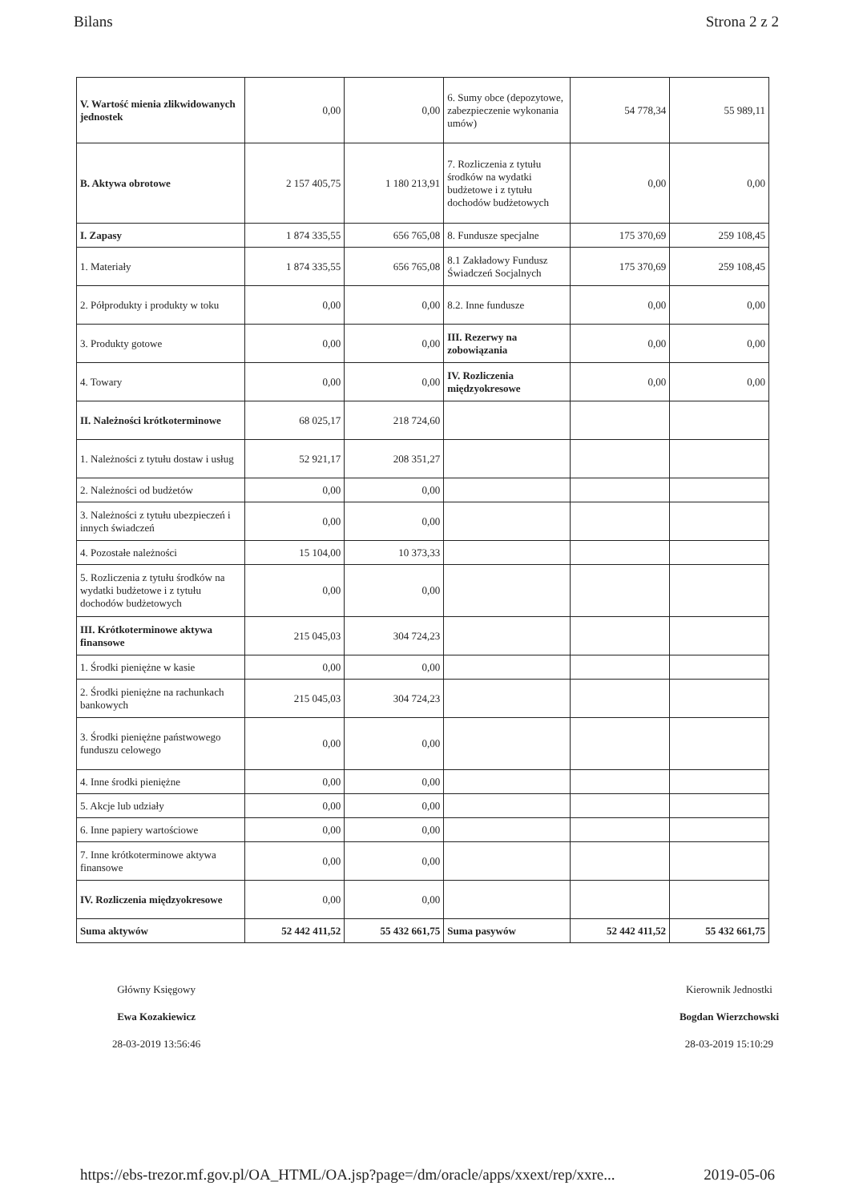Bilans Strona 2 z 2
| V. Wartość mienia zlikwidowanych jednostek | 0,00 | 0,00 | 6. Sumy obce (depozytowe, zabezpieczenie wykonania umów) | 54 778,34 | 55 989,11 |
| B. Aktywa obrotowe | 2 157 405,75 | 1 180 213,91 | 7. Rozliczenia z tytułu środków na wydatki budżetowe i z tytułu dochodów budżetowych | 0,00 | 0,00 |
| I. Zapasy | 1 874 335,55 | 656 765,08 | 8. Fundusze specjalne | 175 370,69 | 259 108,45 |
| 1. Materiały | 1 874 335,55 | 656 765,08 | 8.1 Zakładowy Fundusz Świadczeń Socjalnych | 175 370,69 | 259 108,45 |
| 2. Półprodukty i produkty w toku | 0,00 | 0,00 | 8.2. Inne fundusze | 0,00 | 0,00 |
| 3. Produkty gotowe | 0,00 | 0,00 | III. Rezerwy na zobowiązania | 0,00 | 0,00 |
| 4. Towary | 0,00 | 0,00 | IV. Rozliczenia międzyokresowe | 0,00 | 0,00 |
| II. Należności krótkoterminowe | 68 025,17 | 218 724,60 | | | |
| 1. Należności z tytułu dostaw i usług | 52 921,17 | 208 351,27 | | | |
| 2. Należności od budżetów | 0,00 | 0,00 | | | |
| 3. Należności z tytułu ubezpieczeń i innych świadczeń | 0,00 | 0,00 | | | |
| 4. Pozostałe należności | 15 104,00 | 10 373,33 | | | |
| 5. Rozliczenia z tytułu środków na wydatki budżetowe i z tytułu dochodów budżetowych | 0,00 | 0,00 | | | |
| III. Krótkoterminowe aktywa finansowe | 215 045,03 | 304 724,23 | | | |
| 1. Środki pieniężne w kasie | 0,00 | 0,00 | | | |
| 2. Środki pieniężne na rachunkach bankowych | 215 045,03 | 304 724,23 | | | |
| 3. Środki pieniężne państwowego funduszu celowego | 0,00 | 0,00 | | | |
| 4. Inne środki pieniężne | 0,00 | 0,00 | | | |
| 5. Akcje lub udziały | 0,00 | 0,00 | | | |
| 6. Inne papiery wartościowe | 0,00 | 0,00 | | | |
| 7. Inne krótkoterminowe aktywa finansowe | 0,00 | 0,00 | | | |
| IV. Rozliczenia międzyokresowe | 0,00 | 0,00 | | | |
| Suma aktywów | 52 442 411,52 | 55 432 661,75 | Suma pasywów | 52 442 411,52 | 55 432 661,75 |
Główny Księgowy
Ewa Kozakiewicz
28-03-2019 13:56:46
Kierownik Jednostki
Bogdan Wierzchowski
28-03-2019 15:10:29
https://ebs-trezor.mf.gov.pl/OA_HTML/OA.jsp?page=/dm/oracle/apps/xxext/rep/xxre... 2019-05-06